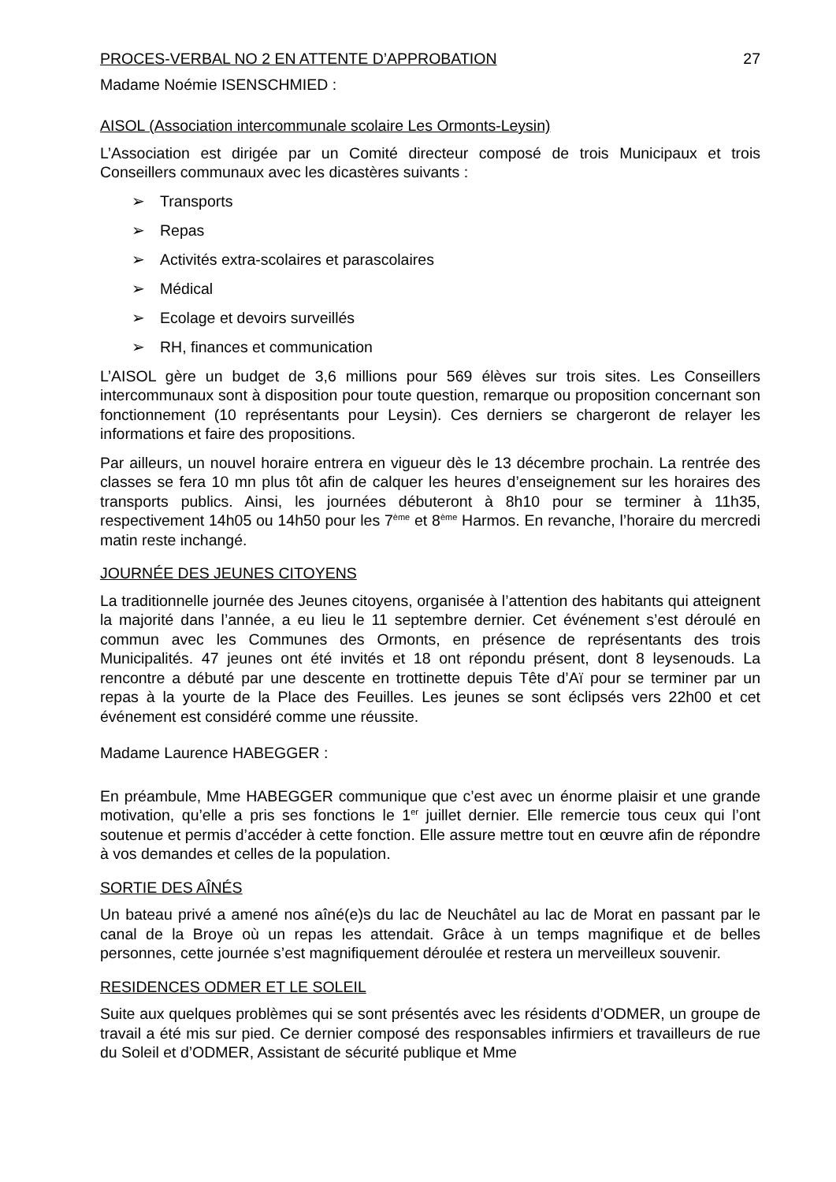PROCES-VERBAL NO 2 EN ATTENTE D’APPROBATION 27
Madame Noémie ISENSCHMIED :
AISOL (Association intercommunale scolaire Les Ormonts-Leysin)
L’Association est dirigée par un Comité directeur composé de trois Municipaux et trois Conseillers communaux avec les dicastères suivants :
➢ Transports
➢ Repas
➢ Activités extra-scolaires et parascolaires
➢ Médical
➢ Ecolage et devoirs surveillés
➢ RH, finances et communication
L’AISOL gère un budget de 3,6 millions pour 569 élèves sur trois sites. Les Conseillers intercommunaux sont à disposition pour toute question, remarque ou proposition concernant son fonctionnement (10 représentants pour Leysin). Ces derniers se chargeront de relayer les informations et faire des propositions.
Par ailleurs, un nouvel horaire entrera en vigueur dès le 13 décembre prochain. La rentrée des classes se fera 10 mn plus tôt afin de calquer les heures d’enseignement sur les horaires des transports publics. Ainsi, les journées débuteront à 8h10 pour se terminer à 11h35, respectivement 14h05 ou 14h50 pour les 7<sup>ème</sup> et 8<sup>ème</sup> Harmos. En revanche, l’horaire du mercredi matin reste inchangé.
JOURNÉE DES JEUNES CITOYENS
La traditionnelle journée des Jeunes citoyens, organisée à l’attention des habitants qui atteignent la majorité dans l’année, a eu lieu le 11 septembre dernier. Cet événement s’est déroulé en commun avec les Communes des Ormonts, en présence de représentants des trois Municipalités. 47 jeunes ont été invités et 18 ont répondu présent, dont 8 leysenouds. La rencontre a débuté par une descente en trottinette depuis Tête d’Aï pour se terminer par un repas à la yourte de la Place des Feuilles. Les jeunes se sont éclipsés vers 22h00 et cet événement est considéré comme une réussite.
Madame Laurence HABEGGER :
En préambule, Mme HABEGGER communique que c’est avec un énorme plaisir et une grande motivation, qu’elle a pris ses fonctions le 1<sup>er</sup> juillet dernier. Elle remercie tous ceux qui l’ont soutenue et permis d’accéder à cette fonction. Elle assure mettre tout en œuvre afin de répondre à vos demandes et celles de la population.
SORTIE DES AÎNÉS
Un bateau privé a amené nos aîné(e)s du lac de Neuchâtel au lac de Morat en passant par le canal de la Broye où un repas les attendait. Grâce à un temps magnifique et de belles personnes, cette journée s’est magnifiquement déroulée et restera un merveilleux souvenir.
RESIDENCES ODMER ET LE SOLEIL
Suite aux quelques problèmes qui se sont présentés avec les résidents d’ODMER, un groupe de travail a été mis sur pied. Ce dernier composé des responsables infirmiers et travailleurs de rue du Soleil et d’ODMER, Assistant de sécurité publique et Mme